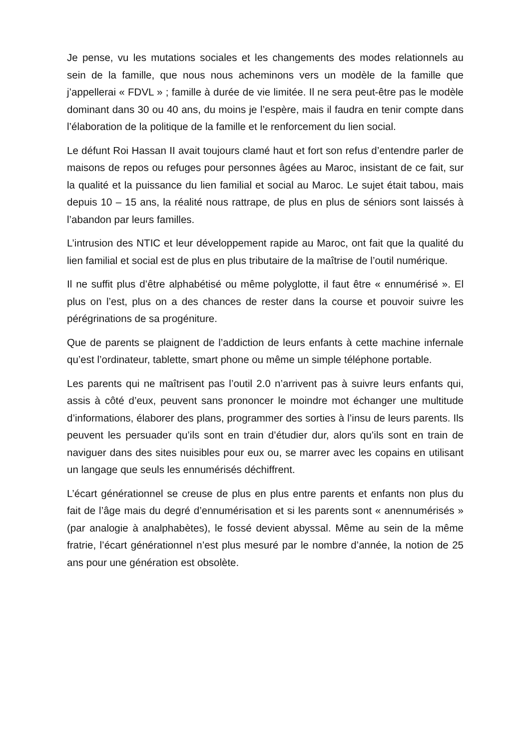Je pense, vu les mutations sociales et les changements des modes relationnels au sein de la famille, que nous nous acheminons vers un modèle de la famille que j’appellerai « FDVL » ; famille à durée de vie limitée. Il ne sera peut-être pas le modèle dominant dans 30 ou 40 ans, du moins je l’espère, mais il faudra en tenir compte dans l’élaboration de la politique de la famille et le renforcement du lien social.
Le défunt Roi Hassan II avait toujours clamé haut et fort son refus d’entendre parler de maisons de repos ou refuges pour personnes âgées au Maroc, insistant de ce fait, sur la qualité et la puissance du lien familial et social au Maroc. Le sujet était tabou, mais depuis 10 – 15 ans, la réalité nous rattrape, de plus en plus de séniors sont laissés à l’abandon par leurs familles.
L’intrusion des NTIC et leur développement rapide au Maroc, ont fait que la qualité du lien familial et social est de plus en plus tributaire de la maîtrise de l’outil numérique.
Il ne suffit plus d’être alphabétisé ou même polyglotte, il faut être « ennumérisé ». El plus on l’est, plus on a des chances de rester dans la course et pouvoir suivre les pérégrinations de sa progéniture.
Que de parents se plaignent de l’addiction de leurs enfants à cette machine infernale qu’est l’ordinateur, tablette, smart phone ou même un simple téléphone portable.
Les parents qui ne maîtrisent pas l’outil 2.0 n’arrivent pas à suivre leurs enfants qui, assis à côté d’eux, peuvent sans prononcer le moindre mot échanger une multitude d’informations, élaborer des plans, programmer des sorties à l’insu de leurs parents. Ils peuvent les persuader qu’ils sont en train d’étudier dur, alors qu’ils sont en train de naviguer dans des sites nuisibles pour eux ou, se marrer avec les copains en utilisant un langage que seuls les ennumérisés déchiffrent.
L’écart générationnel se creuse de plus en plus entre parents et enfants non plus du fait de l’âge mais du degré d’ennumérisation et si les parents sont « anennumérisés » (par analogie à analphabètes), le fossé devient abyssal. Même au sein de la même fratrie, l’écart générationnel n’est plus mesuré par le nombre d’année, la notion de 25 ans pour une génération est obsolète.